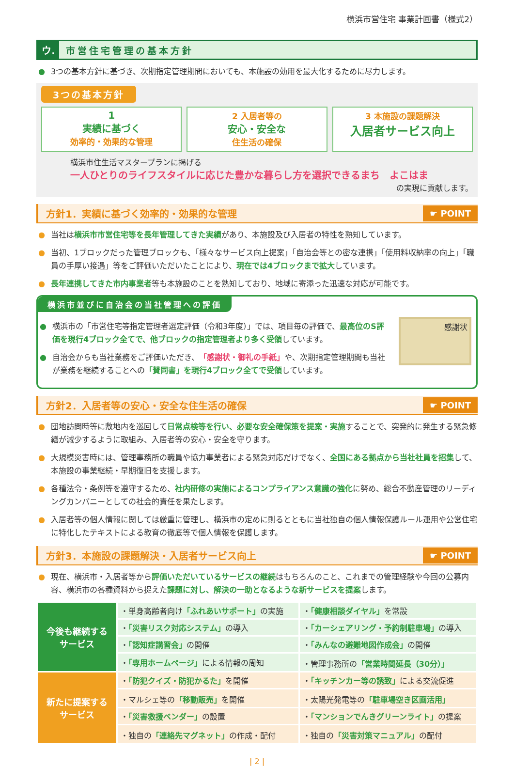横浜市営住宅 事業計画書（様式2）
ウ.
市営住宅管理の基本方針
● 3つの基本方針に基づき、次期指定管理期間においても、本施設の効用を最大化するために尽力します。
3つの基本方針
1
実績に基づく
効率的・効果的な管理
2 入居者等の
安心・安全な
住生活の確保
3 本施設の課題解決
入居者サービス向上
横浜市住生活マスタープランに掲げる
一人ひとりのライフスタイルに応じた豊かな暮らし方を選択できるまち　よこはま
の実現に貢献します。
方針1．実績に基づく効率的・効果的な管理 ☛ POINT
● 当社は横浜市市営住宅等を長年管理してきた実績があり、本施設及び入居者の特性を熟知しています。
● 当初、1ブロックだった管理ブロックも、「様々なサービス向上提案」「自治会等との密な連携」「使用料収納率の向上」「職員の手厚い接遇」等をご評価いただいたことにより、現在では4ブロックまで拡大しています。
● 長年連携してきた市内事業者等も本施設のことを熟知しており、地域に寄添った迅速な対応が可能です。
横浜市並びに自治会の当社管理への評価
● 横浜市の「市営住宅等指定管理者選定評価（令和3年度）」では、項目毎の評価で、最高位のS評価を現行4ブロック全てで、他ブロックの指定管理者より多く受領しています。
● 自治会からも当社業務をご評価いただき、「感謝状・御礼の手紙」や、次期指定管理期間も当社が業務を継続することへの「賛同書」を現行4ブロック全てで受領しています。
感謝状
方針2．入居者等の安心・安全な住生活の確保 ☛ POINT
● 団地訪問時等に敷地内を巡回して日常点検等を行い、必要な安全確保策を提案・実施することで、突発的に発生する緊急修繕が減少するように取組み、入居者等の安心・安全を守ります。
● 大規模災害時には、管理事務所の職員や協力事業者による緊急対応だけでなく、全国にある拠点から当社社員を招集して、本施設の事業継続・早期復旧を支援します。
● 各種法令・条例等を遵守するため、社内研修の実施によるコンプライアンス意識の強化に努め、総合不動産管理のリーディングカンパニーとしての社会的責任を果たします。
● 入居者等の個人情報に関しては厳重に管理し、横浜市の定めに則るとともに当社独自の個人情報保護ルール運用や公営住宅に特化したテキストによる教育の徹底等で個人情報を保護します。
方針3．本施設の課題解決・入居者サービス向上 ☛ POINT
● 現在、横浜市・入居者等から評価いただいているサービスの継続はもちろんのこと、これまでの管理経験や今回の公募内容、横浜市の各種資料から捉えた課題に対し、解決の一助となるような新サービスを提案します。
| 今後も継続する サービス | ・単身高齢者向け 「ふれあいサポート」 の実施 | ・ 「健康相談ダイヤル」 を常設 |
| | ・ 「災害リスク対応システム」 の導入 | ・ 「カーシェアリング・予約制駐車場」 の導入 |
| | ・ 「認知症講習会」 の開催 | ・ 「みんなの避難地図作成会」 の開催 |
| | ・ 「専用ホームページ」 による情報の周知 | ・管理事務所の 「営業時間延長（30分）」 |
| 新たに提案する サービス | ・ 「防犯クイズ・防犯かるた」 を開催 | ・ 「キッチンカー等の誘致」 による交流促進 |
| | ・マルシェ等の 「移動販売」 を開催 | ・太陽光発電等の 「駐車場空き区画活用」 |
| | ・ 「災害救援ベンダー」 の設置 | ・ 「マンションでんきグリーンライト」 の提案 |
| | ・独自の 「連絡先マグネット」 の作成・配付 | ・独自の 「災害対策マニュアル」 の配付 |
| 2 |